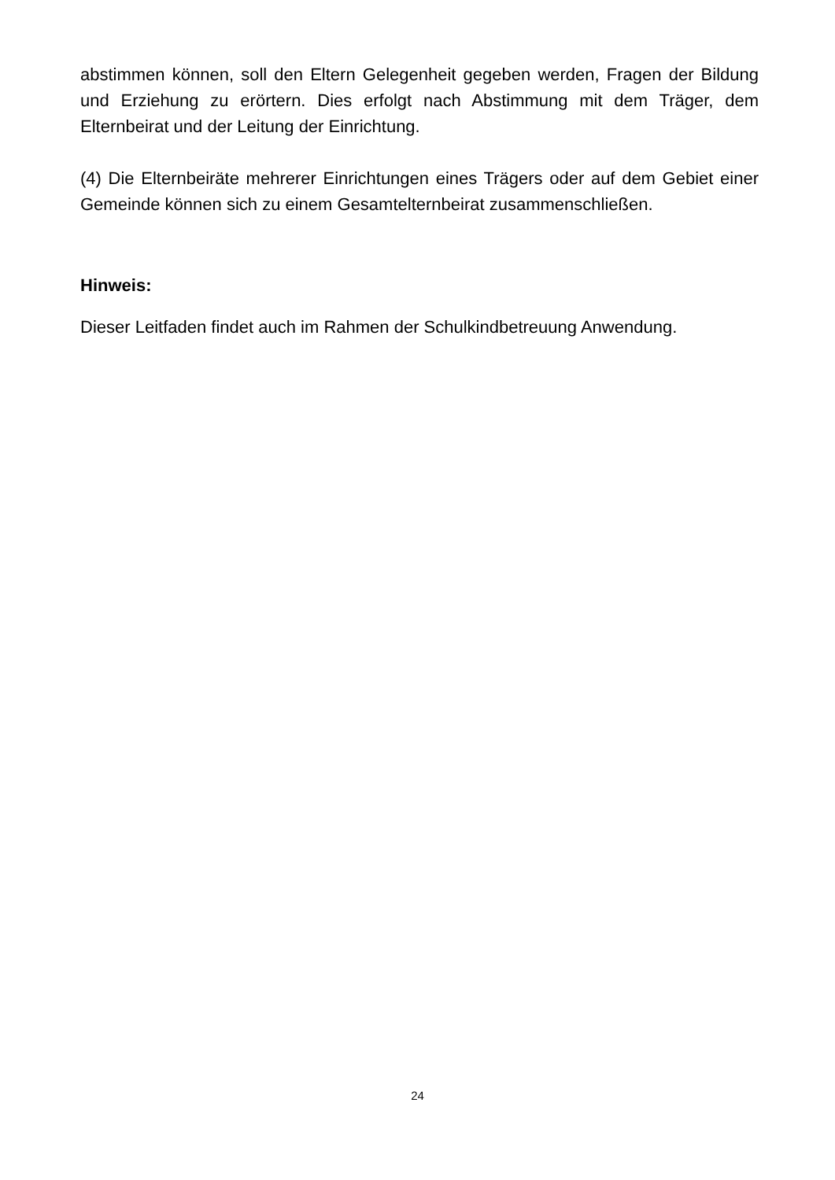abstimmen können, soll den Eltern Gelegenheit gegeben werden, Fragen der Bildung und Erziehung zu erörtern. Dies erfolgt nach Abstimmung mit dem Träger, dem Elternbeirat und der Leitung der Einrichtung.
(4) Die Elternbeiräte mehrerer Einrichtungen eines Trägers oder auf dem Gebiet einer Gemeinde können sich zu einem Gesamtelternbeirat zusammenschließen.
Hinweis:
Dieser Leitfaden findet auch im Rahmen der Schulkindbetreuung Anwendung.
24